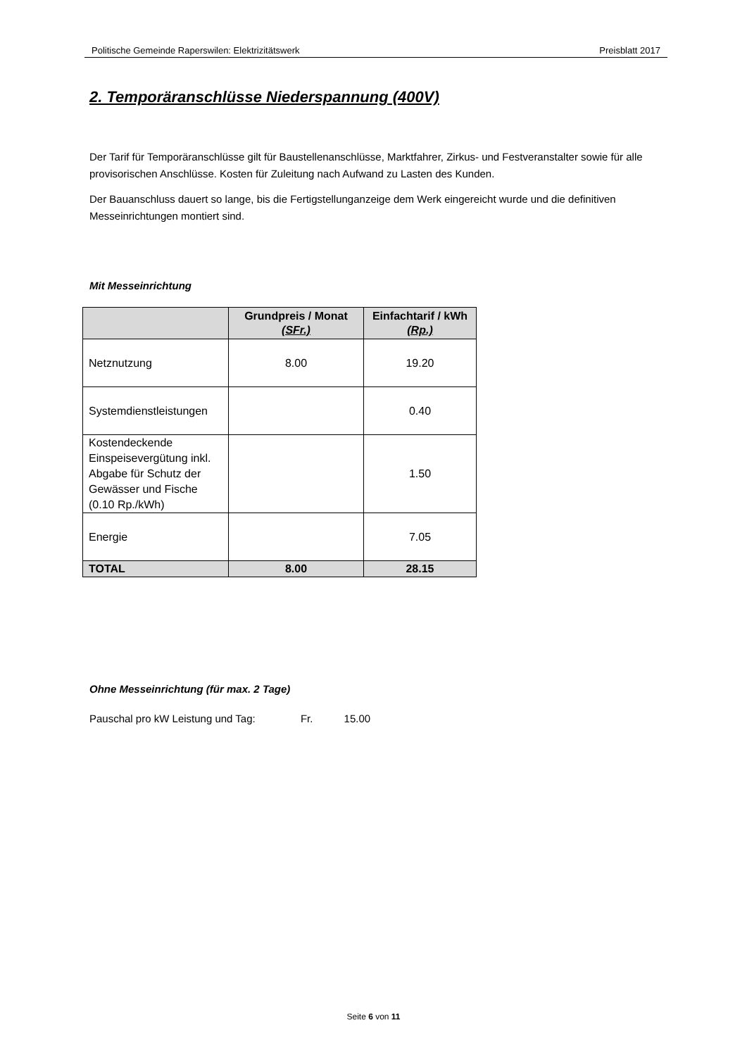Politische Gemeinde Raperswilen: Elektrizitätswerk Preisblatt 2017
2. Temporäranschlüsse Niederspannung (400V)
Der Tarif für Temporäranschlüsse gilt für Baustellenanschlüsse, Marktfahrer, Zirkus- und Festveranstalter sowie für alle provisorischen Anschlüsse. Kosten für Zuleitung nach Aufwand zu Lasten des Kunden.
Der Bauanschluss dauert so lange, bis die Fertigstellunganzeige dem Werk eingereicht wurde und die definitiven Messeinrichtungen montiert sind.
Mit Messeinrichtung
| | Grundpreis / Monat (SFr.) | Einfachtarif / kWh (Rp.) |
| --- | --- | --- |
| Netznutzung | 8.00 | 19.20 |
| Systemdienstleistungen | | 0.40 |
| Kostendeckende Einspeisevergütung inkl. Abgabe für Schutz der Gewässer und Fische (0.10 Rp./kWh) | | 1.50 |
| Energie | | 7.05 |
| TOTAL | 8.00 | 28.15 |
Ohne Messeinrichtung (für max. 2 Tage)
Pauschal pro kW Leistung und Tag: Fr. 15.00
Seite 6 von 11